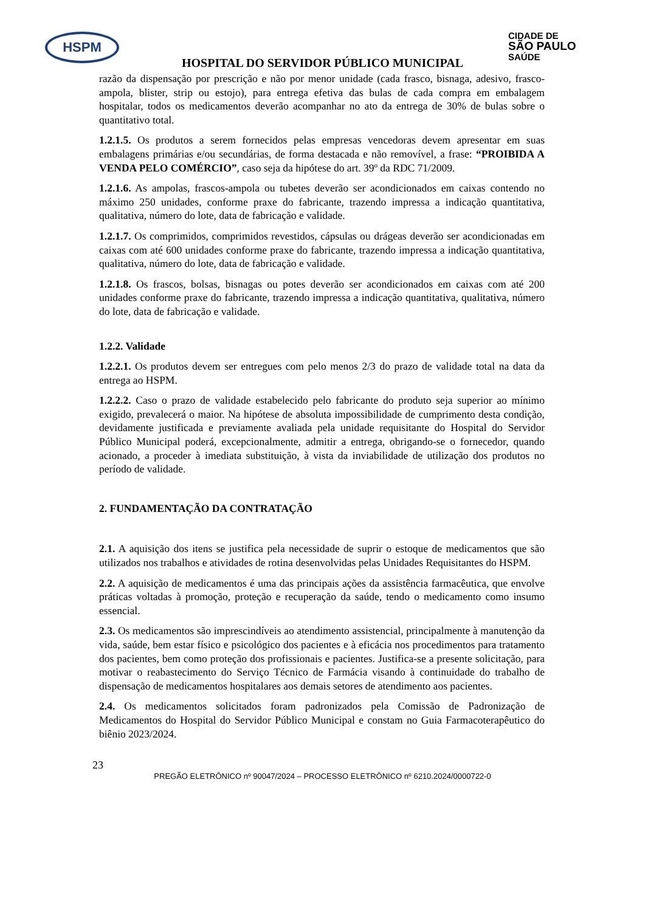HSPM
CIDADE DE
SÃO PAULO
SAÚDE
HOSPITAL DO SERVIDOR PÚBLICO MUNICIPAL
razão da dispensação por prescrição e não por menor unidade (cada frasco, bisnaga, adesivo, frasco-ampola, blister, strip ou estojo), para entrega efetiva das bulas de cada compra em embalagem hospitalar, todos os medicamentos deverão acompanhar no ato da entrega de 30% de bulas sobre o quantitativo total.
1.2.1.5. Os produtos a serem fornecidos pelas empresas vencedoras devem apresentar em suas embalagens primárias e/ou secundárias, de forma destacada e não removível, a frase: “PROIBIDA A VENDA PELO COMÉRCIO”, caso seja da hipótese do art. 39º da RDC 71/2009.
1.2.1.6. As ampolas, frascos-ampola ou tubetes deverão ser acondicionados em caixas contendo no máximo 250 unidades, conforme praxe do fabricante, trazendo impressa a indicação quantitativa, qualitativa, número do lote, data de fabricação e validade.
1.2.1.7. Os comprimidos, comprimidos revestidos, cápsulas ou drágeas deverão ser acondicionadas em caixas com até 600 unidades conforme praxe do fabricante, trazendo impressa a indicação quantitativa, qualitativa, número do lote, data de fabricação e validade.
1.2.1.8. Os frascos, bolsas, bisnagas ou potes deverão ser acondicionados em caixas com até 200 unidades conforme praxe do fabricante, trazendo impressa a indicação quantitativa, qualitativa, número do lote, data de fabricação e validade.
1.2.2. Validade
1.2.2.1. Os produtos devem ser entregues com pelo menos 2/3 do prazo de validade total na data da entrega ao HSPM.
1.2.2.2. Caso o prazo de validade estabelecido pelo fabricante do produto seja superior ao mínimo exigido, prevalecerá o maior. Na hipótese de absoluta impossibilidade de cumprimento desta condição, devidamente justificada e previamente avaliada pela unidade requisitante do Hospital do Servidor Público Municipal poderá, excepcionalmente, admitir a entrega, obrigando-se o fornecedor, quando acionado, a proceder à imediata substituição, à vista da inviabilidade de utilização dos produtos no período de validade.
2. FUNDAMENTAÇÃO DA CONTRATAÇÃO
2.1. A aquisição dos itens se justifica pela necessidade de suprir o estoque de medicamentos que são utilizados nos trabalhos e atividades de rotina desenvolvidas pelas Unidades Requisitantes do HSPM.
2.2. A aquisição de medicamentos é uma das principais ações da assistência farmacêutica, que envolve práticas voltadas à promoção, proteção e recuperação da saúde, tendo o medicamento como insumo essencial.
2.3. Os medicamentos são imprescindíveis ao atendimento assistencial, principalmente à manutenção da vida, saúde, bem estar físico e psicológico dos pacientes e à eficácia nos procedimentos para tratamento dos pacientes, bem como proteção dos profissionais e pacientes. Justifica-se a presente solicitação, para motivar o reabastecimento do Serviço Técnico de Farmácia visando à continuidade do trabalho de dispensação de medicamentos hospitalares aos demais setores de atendimento aos pacientes.
2.4. Os medicamentos solicitados foram padronizados pela Comissão de Padronização de Medicamentos do Hospital do Servidor Público Municipal e constam no Guia Farmacoterapêutico do biênio 2023/2024.
23
PREGÃO ELETRÔNICO nº 90047/2024 – PROCESSO ELETRÔNICO nº 6210.2024/0000722-0